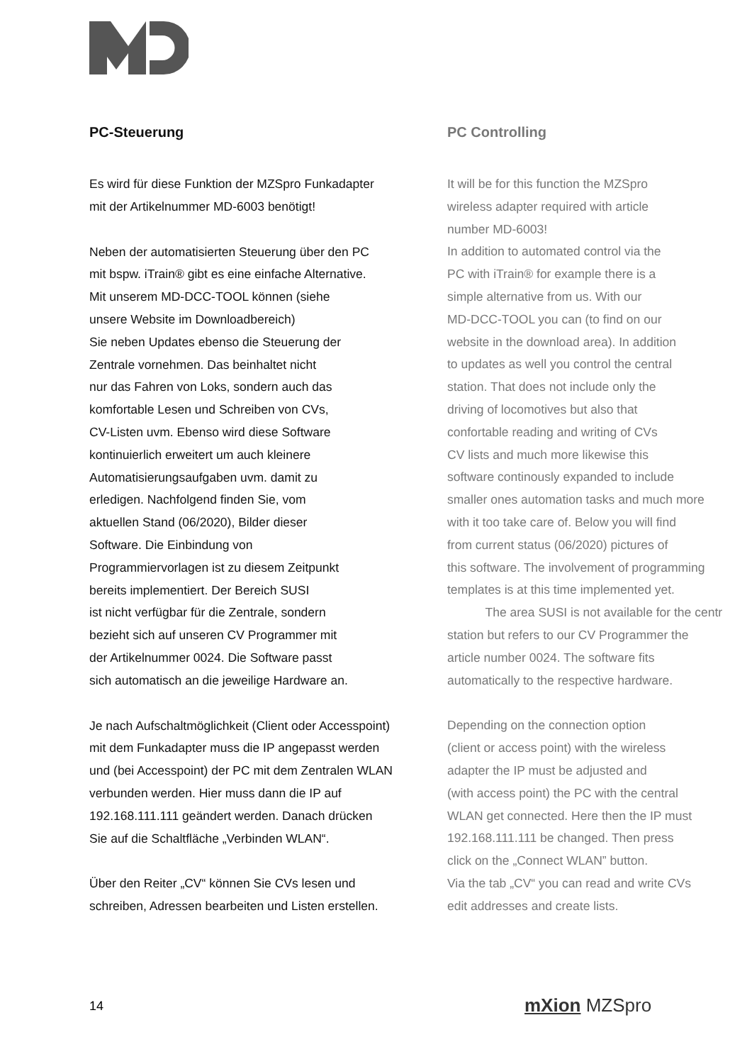PC-Steuerung
Es wird für diese Funktion der MZSpro Funkadapter
mit der Artikelnummer MD-6003 benötigt!
Neben der automatisierten Steuerung über den PC
mit bspw. iTrain® gibt es eine einfache Alternative.
Mit unserem MD-DCC-TOOL können (siehe
unsere Website im Downloadbereich)
Sie neben Updates ebenso die Steuerung der
Zentrale vornehmen. Das beinhaltet nicht
nur das Fahren von Loks, sondern auch das
komfortable Lesen und Schreiben von CVs,
CV-Listen uvm. Ebenso wird diese Software
kontinuierlich erweitert um auch kleinere
Automatisierungsaufgaben uvm. damit zu
erledigen. Nachfolgend finden Sie, vom
aktuellen Stand (06/2020), Bilder dieser
Software. Die Einbindung von
Programmiervorlagen ist zu diesem Zeitpunkt
bereits implementiert. Der Bereich SUSI
ist nicht verfügbar für die Zentrale, sondern
bezieht sich auf unseren CV Programmer mit
der Artikelnummer 0024. Die Software passt
sich automatisch an die jeweilige Hardware an.
Je nach Aufschaltmöglichkeit (Client oder Accesspoint)
mit dem Funkadapter muss die IP angepasst werden
und (bei Accesspoint) der PC mit dem Zentralen WLAN
verbunden werden. Hier muss dann die IP auf
192.168.111.111 geändert werden. Danach drücken
Sie auf die Schaltfläche „Verbinden WLAN“.
Über den Reiter „CV“ können Sie CVs lesen und
schreiben, Adressen bearbeiten und Listen erstellen.
PC Controlling
It will be for this function the MZSpro
wireless adapter required with article
number MD-6003!
In addition to automated control via the
PC with iTrain® for example there is a
simple alternative from us. With our
MD-DCC-TOOL you can (to find on our
website in the download area). In addition
to updates as well you control the central
station. That does not include only the
driving of locomotives but also that
confortable reading and writing of CVs
CV lists and much more likewise this
software continously expanded to include
smaller ones automation tasks and much more
with it too take care of. Below you will find
from current status (06/2020) pictures of
this software. The involvement of programming
templates is at this time implemented yet.
The area SUSI is not available for the centr
station but refers to our CV Programmer the
article number 0024. The software fits
automatically to the respective hardware.
Depending on the connection option
(client or access point) with the wireless
adapter the IP must be adjusted and
(with access point) the PC with the central
WLAN get connected. Here then the IP must
192.168.111.111 be changed. Then press
click on the „Connect WLAN” button.
Via the tab „CV“ you can read and write CVs
edit addresses and create lists.
14 mXion MZSpro